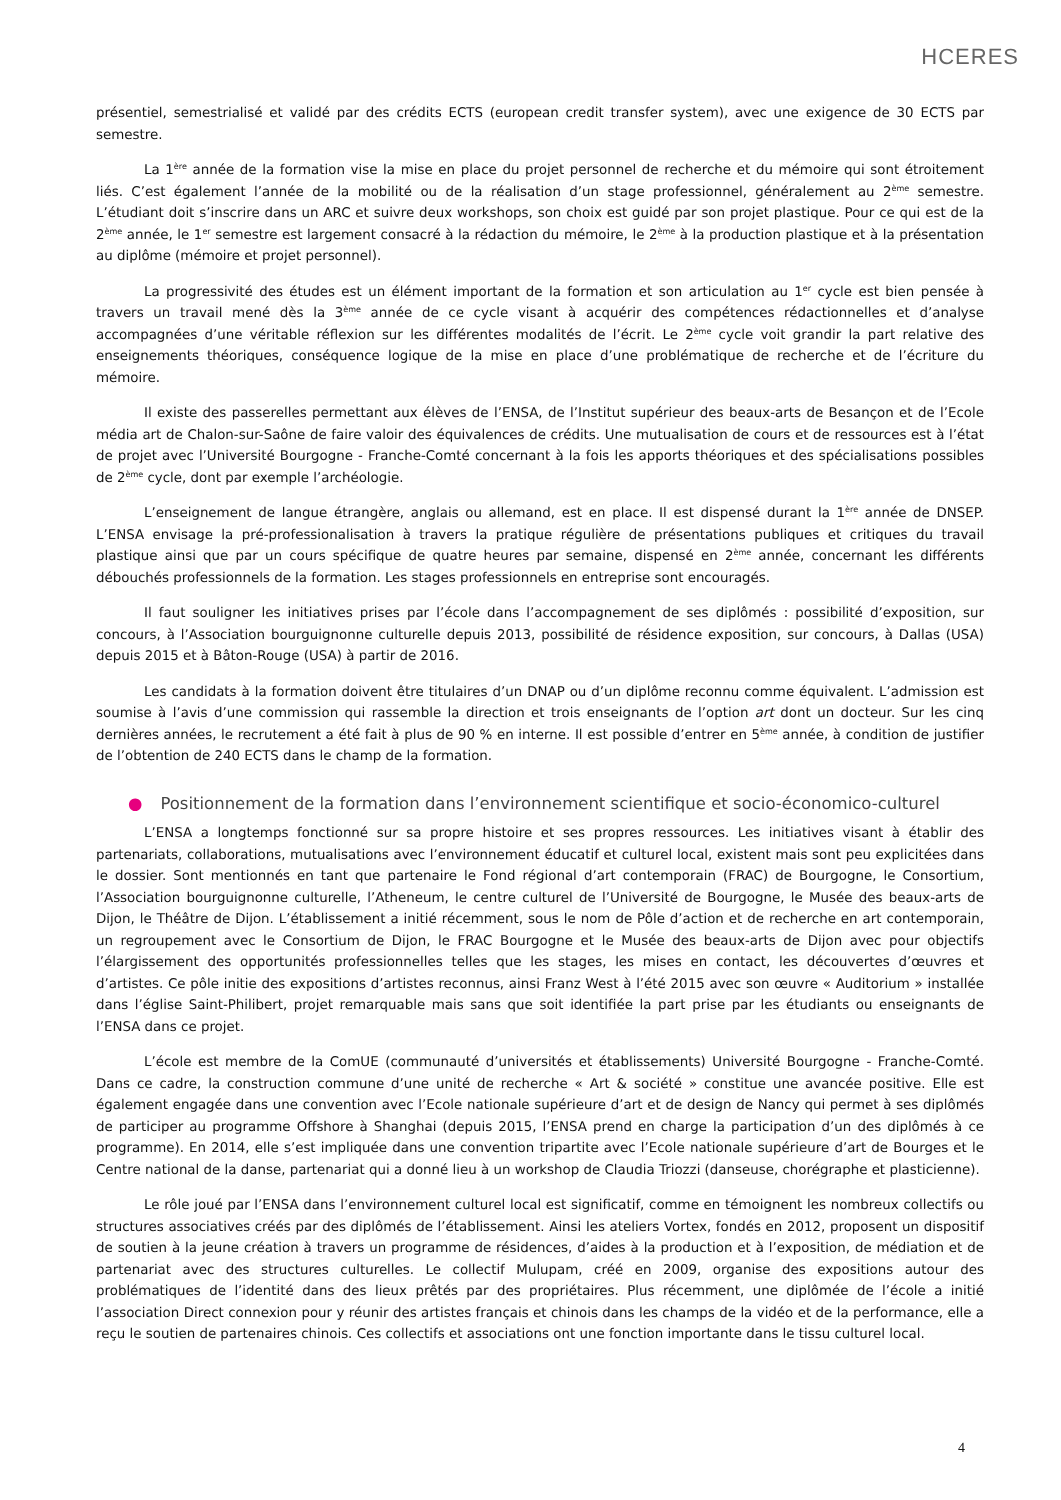HCERES
présentiel, semestrialisé et validé par des crédits ECTS (european credit transfer system), avec une exigence de 30 ECTS par semestre.
La 1<sup>ère</sup> année de la formation vise la mise en place du projet personnel de recherche et du mémoire qui sont étroitement liés. C’est également l’année de la mobilité ou de la réalisation d’un stage professionnel, généralement au 2<sup>ème</sup> semestre. L’étudiant doit s’inscrire dans un ARC et suivre deux workshops, son choix est guidé par son projet plastique. Pour ce qui est de la 2<sup>ème</sup> année, le 1<sup>er</sup> semestre est largement consacré à la rédaction du mémoire, le 2<sup>ème</sup> à la production plastique et à la présentation au diplôme (mémoire et projet personnel).
La progressivité des études est un élément important de la formation et son articulation au 1<sup>er</sup> cycle est bien pensée à travers un travail mené dès la 3<sup>ème</sup> année de ce cycle visant à acquérir des compétences rédactionnelles et d’analyse accompagnées d’une véritable réflexion sur les différentes modalités de l’écrit. Le 2<sup>ème</sup> cycle voit grandir la part relative des enseignements théoriques, conséquence logique de la mise en place d’une problématique de recherche et de l’écriture du mémoire.
Il existe des passerelles permettant aux élèves de l’ENSA, de l’Institut supérieur des beaux-arts de Besançon et de l’Ecole média art de Chalon-sur-Saône de faire valoir des équivalences de crédits. Une mutualisation de cours et de ressources est à l’état de projet avec l’Université Bourgogne - Franche-Comté concernant à la fois les apports théoriques et des spécialisations possibles de 2<sup>ème</sup> cycle, dont par exemple l’archéologie.
L’enseignement de langue étrangère, anglais ou allemand, est en place. Il est dispensé durant la 1<sup>ère</sup> année de DNSEP. L’ENSA envisage la pré-professionalisation à travers la pratique régulière de présentations publiques et critiques du travail plastique ainsi que par un cours spécifique de quatre heures par semaine, dispensé en 2<sup>ème</sup> année, concernant les différents débouchés professionnels de la formation. Les stages professionnels en entreprise sont encouragés.
Il faut souligner les initiatives prises par l’école dans l’accompagnement de ses diplômés : possibilité d’exposition, sur concours, à l’Association bourguignonne culturelle depuis 2013, possibilité de résidence exposition, sur concours, à Dallas (USA) depuis 2015 et à Bâton-Rouge (USA) à partir de 2016.
Les candidats à la formation doivent être titulaires d’un DNAP ou d’un diplôme reconnu comme équivalent. L’admission est soumise à l’avis d’une commission qui rassemble la direction et trois enseignants de l’option art dont un docteur. Sur les cinq dernières années, le recrutement a été fait à plus de 90 % en interne. Il est possible d’entrer en 5<sup>ème</sup> année, à condition de justifier de l’obtention de 240 ECTS dans le champ de la formation.
● Positionnement de la formation dans l’environnement scientifique et socio-économico-culturel
L’ENSA a longtemps fonctionné sur sa propre histoire et ses propres ressources. Les initiatives visant à établir des partenariats, collaborations, mutualisations avec l’environnement éducatif et culturel local, existent mais sont peu explicitées dans le dossier. Sont mentionnés en tant que partenaire le Fond régional d’art contemporain (FRAC) de Bourgogne, le Consortium, l’Association bourguignonne culturelle, l’Atheneum, le centre culturel de l’Université de Bourgogne, le Musée des beaux-arts de Dijon, le Théâtre de Dijon. L’établissement a initié récemment, sous le nom de Pôle d’action et de recherche en art contemporain, un regroupement avec le Consortium de Dijon, le FRAC Bourgogne et le Musée des beaux-arts de Dijon avec pour objectifs l’élargissement des opportunités professionnelles telles que les stages, les mises en contact, les découvertes d’œuvres et d’artistes. Ce pôle initie des expositions d’artistes reconnus, ainsi Franz West à l’été 2015 avec son œuvre « Auditorium » installée dans l’église Saint-Philibert, projet remarquable mais sans que soit identifiée la part prise par les étudiants ou enseignants de l’ENSA dans ce projet.
L’école est membre de la ComUE (communauté d’universités et établissements) Université Bourgogne - Franche-Comté. Dans ce cadre, la construction commune d’une unité de recherche « Art & société » constitue une avancée positive. Elle est également engagée dans une convention avec l’Ecole nationale supérieure d’art et de design de Nancy qui permet à ses diplômés de participer au programme Offshore à Shanghai (depuis 2015, l’ENSA prend en charge la participation d’un des diplômés à ce programme). En 2014, elle s’est impliquée dans une convention tripartite avec l’Ecole nationale supérieure d’art de Bourges et le Centre national de la danse, partenariat qui a donné lieu à un workshop de Claudia Triozzi (danseuse, chorégraphe et plasticienne).
Le rôle joué par l’ENSA dans l’environnement culturel local est significatif, comme en témoignent les nombreux collectifs ou structures associatives créés par des diplômés de l’établissement. Ainsi les ateliers Vortex, fondés en 2012, proposent un dispositif de soutien à la jeune création à travers un programme de résidences, d’aides à la production et à l’exposition, de médiation et de partenariat avec des structures culturelles. Le collectif Mulupam, créé en 2009, organise des expositions autour des problématiques de l’identité dans des lieux prêtés par des propriétaires. Plus récemment, une diplômée de l’école a initié l’association Direct connexion pour y réunir des artistes français et chinois dans les champs de la vidéo et de la performance, elle a reçu le soutien de partenaires chinois. Ces collectifs et associations ont une fonction importante dans le tissu culturel local.
4